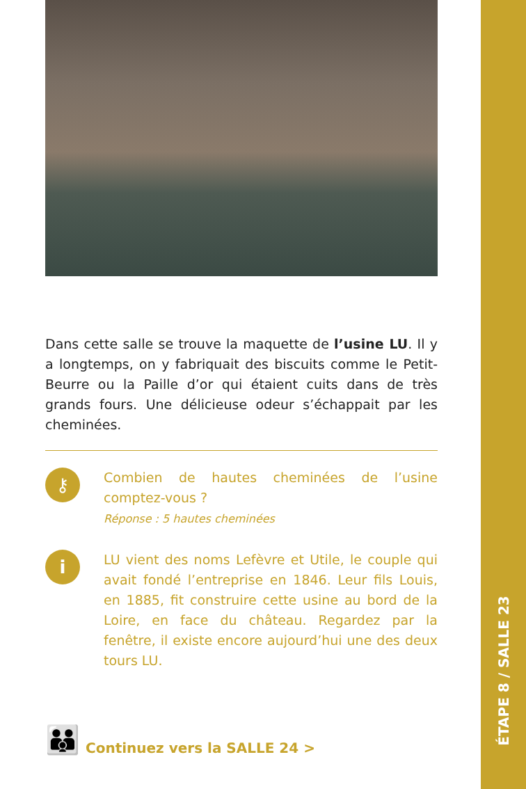Dans cette salle se trouve la maquette de l’usine LU. Il y a longtemps, on y fabriquait des biscuits comme le Petit-Beurre ou la Paille d’or qui étaient cuits dans de très grands fours. Une délicieuse odeur s’échappait par les cheminées.
⚷
Combien de hautes cheminées de l’usine comptez-vous ?
Réponse : 5 hautes cheminées
i
LU vient des noms Lefèvre et Utile, le couple qui avait fondé l’entreprise en 1846. Leur fils Louis, en 1885, fit construire cette usine au bord de la Loire, en face du château. Regardez par la fenêtre, il existe encore aujourd’hui une des deux tours LU.
👪 Continuez vers la SALLE 24 >
ÉTAPE 8 / SALLE 23